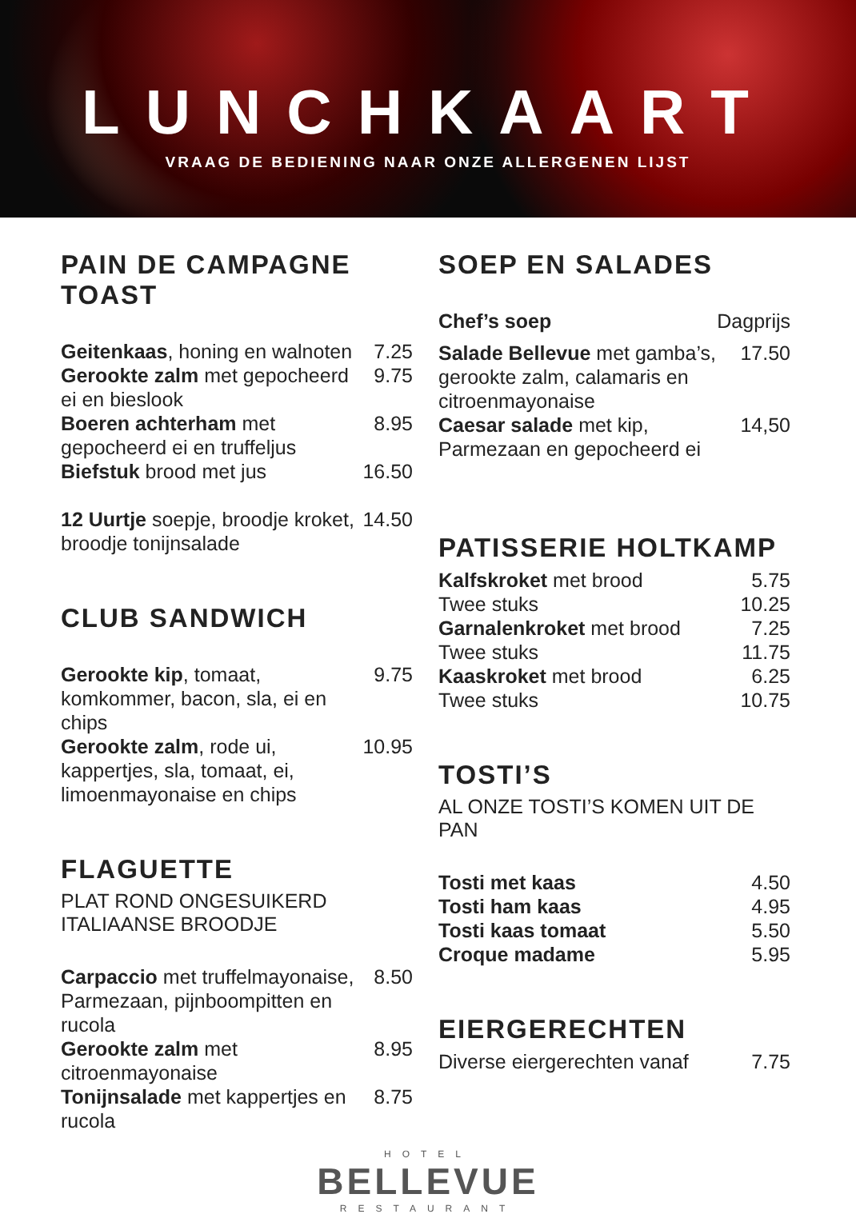LUNCHKAART
VRAAG DE BEDIENING NAAR ONZE ALLERGENEN LIJST
PAIN DE CAMPAGNE TOAST
Geitenkaas, honing en walnoten 7.25
Gerookte zalm met gepocheerd ei en bieslook 9.75
Boeren achterham met gepocheerd ei en truffeljus 8.95
Biefstuk brood met jus 16.50
12 Uurtje soepje, broodje kroket, broodje tonijnsalade 14.50
CLUB SANDWICH
Gerookte kip, tomaat, komkommer, bacon, sla, ei en chips 9.75
Gerookte zalm, rode ui, kappertjes, sla, tomaat, ei, limoenmayonaise en chips 10.95
FLAGUETTE
PLAT ROND ONGESUIKERD ITALIAANSE BROODJE
Carpaccio met truffelmayonaise, Parmezaan, pijnboompitten en rucola 8.50
Gerookte zalm met citroenmayonaise 8.95
Tonijnsalade met kappertjes en rucola 8.75
SOEP EN SALADES
Chef’s soep Dagprijs
Salade Bellevue met gamba’s, gerookte zalm, calamaris en citroenmayonaise 17.50
Caesar salade met kip, Parmezaan en gepocheerd ei 14,50
PATISSERIE HOLTKAMP
Kalfskroket met brood 5.75
Twee stuks 10.25
Garnalenkroket met brood 7.25
Twee stuks 11.75
Kaaskroket met brood 6.25
Twee stuks 10.75
TOSTI’S
AL ONZE TOSTI’S KOMEN UIT DE PAN
Tosti met kaas 4.50
Tosti ham kaas 4.95
Tosti kaas tomaat 5.50
Croque madame 5.95
EIERGERECHTEN
Diverse eiergerechten vanaf 7.75
HOTEL
BELLEVUE
RESTAURANT